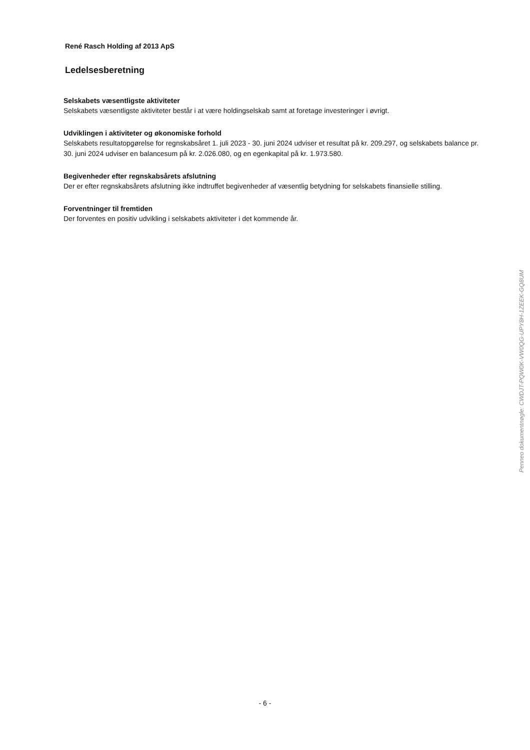René Rasch Holding af 2013 ApS
Ledelsesberetning
Selskabets væsentligste aktiviteter
Selskabets væsentligste aktiviteter består i at være holdingselskab samt at foretage investeringer i øvrigt.
Udviklingen i aktiviteter og økonomiske forhold
Selskabets resultatopgørelse for regnskabsåret 1. juli 2023 - 30. juni 2024 udviser et resultat på kr. 209.297, og selskabets balance pr. 30. juni 2024 udviser en balancesum på kr. 2.026.080, og en egenkapital på kr. 1.973.580.
Begivenheder efter regnskabsårets afslutning
Der er efter regnskabsårets afslutning ikke indtruffet begivenheder af væsentlig betydning for selskabets finansielle stilling.
Forventninger til fremtiden
Der forventes en positiv udvikling i selskabets aktiviteter i det kommende år.
Penneo dokumentnøgle: CWDJT-PQW0K-VW0QG-UPY8H-1ZEEK-GQ8UM
- 6 -